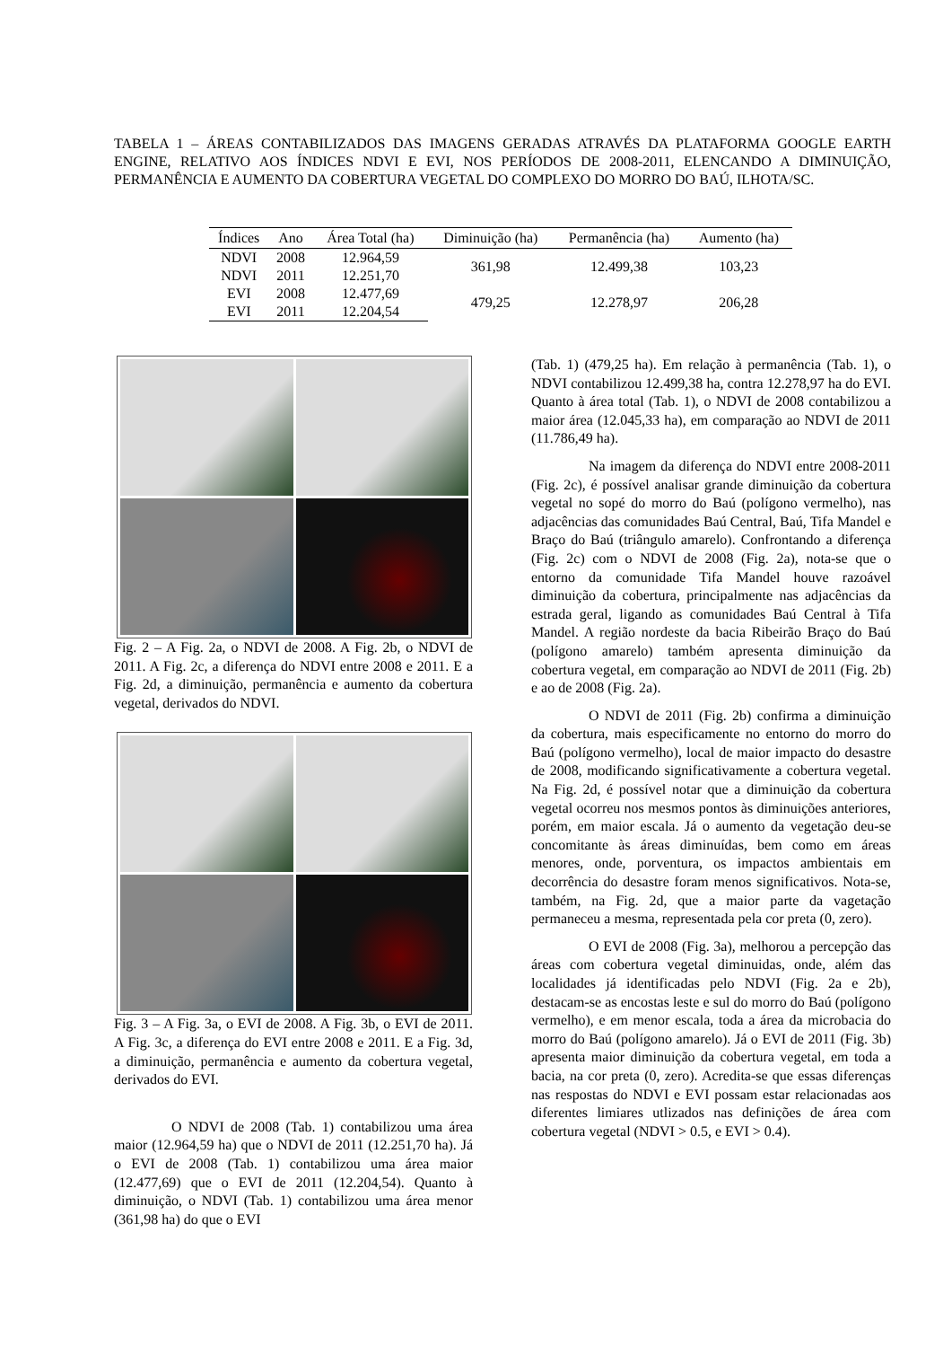TABELA 1 – ÁREAS CONTABILIZADOS DAS IMAGENS GERADAS ATRAVÉS DA PLATAFORMA GOOGLE EARTH ENGINE, RELATIVO AOS ÍNDICES NDVI E EVI, NOS PERÍODOS DE 2008-2011, ELENCANDO A DIMINUIÇÃO, PERMANÊNCIA E AUMENTO DA COBERTURA VEGETAL DO COMPLEXO DO MORRO DO BAÚ, ILHOTA/SC.
| Índices | Ano | Área Total (ha) | Diminuição (ha) | Permanência (ha) | Aumento (ha) |
| --- | --- | --- | --- | --- | --- |
| NDVI | 2008 | 12.964,59 | 361,98 | 12.499,38 | 103,23 |
| NDVI | 2011 | 12.251,70 | | | |
| EVI | 2008 | 12.477,69 | 479,25 | 12.278,97 | 206,28 |
| EVI | 2011 | 12.204,54 | | | |
Fig. 2 – A Fig. 2a, o NDVI de 2008. A Fig. 2b, o NDVI de 2011. A Fig. 2c, a diferença do NDVI entre 2008 e 2011. E a Fig. 2d, a diminuição, permanência e aumento da cobertura vegetal, derivados do NDVI.
Fig. 3 – A Fig. 3a, o EVI de 2008. A Fig. 3b, o EVI de 2011. A Fig. 3c, a diferença do EVI entre 2008 e 2011. E a Fig. 3d, a diminuição, permanência e aumento da cobertura vegetal, derivados do EVI.
O NDVI de 2008 (Tab. 1) contabilizou uma área maior (12.964,59 ha) que o NDVI de 2011 (12.251,70 ha). Já o EVI de 2008 (Tab. 1) contabilizou uma área maior (12.477,69) que o EVI de 2011 (12.204,54). Quanto à diminuição, o NDVI (Tab. 1) contabilizou uma área menor (361,98 ha) do que o EVI
(Tab. 1) (479,25 ha). Em relação à permanência (Tab. 1), o NDVI contabilizou 12.499,38 ha, contra 12.278,97 ha do EVI. Quanto à área total (Tab. 1), o NDVI de 2008 contabilizou a maior área (12.045,33 ha), em comparação ao NDVI de 2011 (11.786,49 ha).
Na imagem da diferença do NDVI entre 2008-2011 (Fig. 2c), é possível analisar grande diminuição da cobertura vegetal no sopé do morro do Baú (polígono vermelho), nas adjacências das comunidades Baú Central, Baú, Tifa Mandel e Braço do Baú (triângulo amarelo). Confrontando a diferença (Fig. 2c) com o NDVI de 2008 (Fig. 2a), nota-se que o entorno da comunidade Tifa Mandel houve razoável diminuição da cobertura, principalmente nas adjacências da estrada geral, ligando as comunidades Baú Central à Tifa Mandel. A região nordeste da bacia Ribeirão Braço do Baú (polígono amarelo) também apresenta diminuição da cobertura vegetal, em comparação ao NDVI de 2011 (Fig. 2b) e ao de 2008 (Fig. 2a).
O NDVI de 2011 (Fig. 2b) confirma a diminuição da cobertura, mais especificamente no entorno do morro do Baú (polígono vermelho), local de maior impacto do desastre de 2008, modificando significativamente a cobertura vegetal. Na Fig. 2d, é possível notar que a diminuição da cobertura vegetal ocorreu nos mesmos pontos às diminuições anteriores, porém, em maior escala. Já o aumento da vegetação deu-se concomitante às áreas diminuídas, bem como em áreas menores, onde, porventura, os impactos ambientais em decorrência do desastre foram menos significativos. Nota-se, também, na Fig. 2d, que a maior parte da vagetação permaneceu a mesma, representada pela cor preta (0, zero).
O EVI de 2008 (Fig. 3a), melhorou a percepção das áreas com cobertura vegetal diminuidas, onde, além das localidades já identificadas pelo NDVI (Fig. 2a e 2b), destacam-se as encostas leste e sul do morro do Baú (polígono vermelho), e em menor escala, toda a área da microbacia do morro do Baú (polígono amarelo). Já o EVI de 2011 (Fig. 3b) apresenta maior diminuição da cobertura vegetal, em toda a bacia, na cor preta (0, zero). Acredita-se que essas diferenças nas respostas do NDVI e EVI possam estar relacionadas aos diferentes limiares utlizados nas definições de área com cobertura vegetal (NDVI > 0.5, e EVI > 0.4).